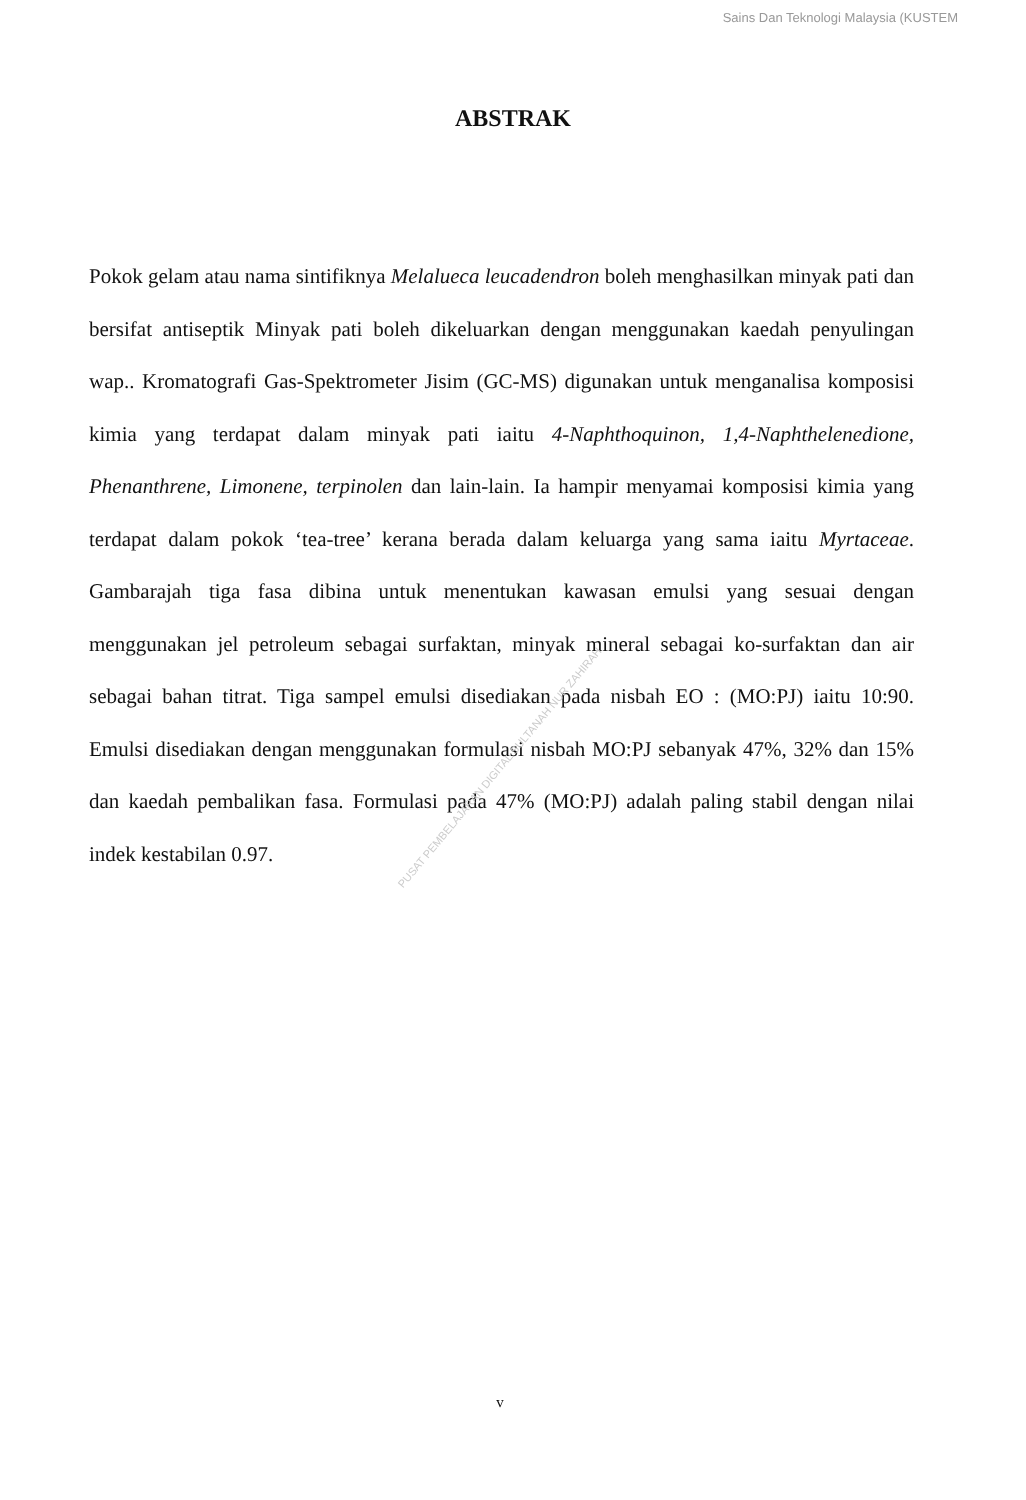Sains Dan Teknologi Malaysia (KUSTEM
ABSTRAK
Pokok gelam atau nama sintifiknya Melalueca leucadendron boleh menghasilkan minyak pati dan bersifat antiseptik Minyak pati boleh dikeluarkan dengan menggunakan kaedah penyulingan wap.. Kromatografi Gas-Spektrometer Jisim (GC-MS) digunakan untuk menganalisa komposisi kimia yang terdapat dalam minyak pati iaitu 4-Naphthoquinon, 1,4-Naphthelenedione, Phenanthrene, Limonene, terpinolen dan lain-lain. Ia hampir menyamai komposisi kimia yang terdapat dalam pokok ‘tea-tree’ kerana berada dalam keluarga yang sama iaitu Myrtaceae. Gambarajah tiga fasa dibina untuk menentukan kawasan emulsi yang sesuai dengan menggunakan jel petroleum sebagai surfaktan, minyak mineral sebagai ko-surfaktan dan air sebagai bahan titrat. Tiga sampel emulsi disediakan pada nisbah EO : (MO:PJ) iaitu 10:90. Emulsi disediakan dengan menggunakan formulasi nisbah MO:PJ sebanyak 47%, 32% dan 15% dan kaedah pembalikan fasa. Formulasi pada 47% (MO:PJ) adalah paling stabil dengan nilai indek kestabilan 0.97.
PUSAT PEMBELAJARAN DIGITAL SULTANAH NUR ZAHIRAH
v